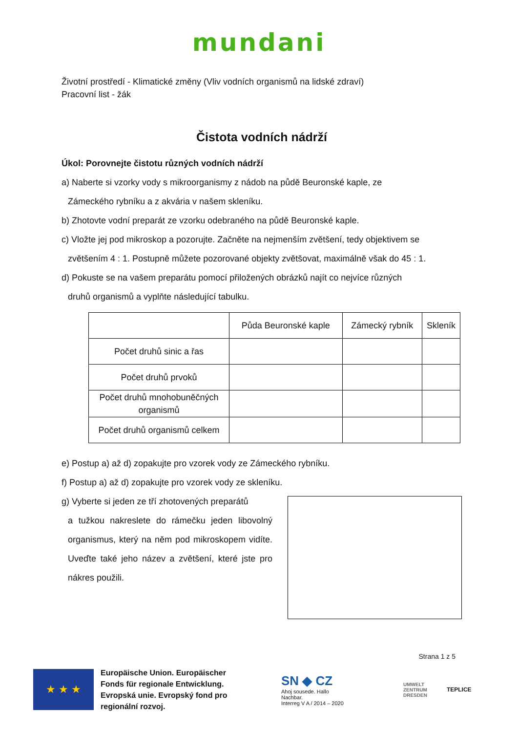mundani
Životní prostředí - Klimatické změny (Vliv vodních organismů na lidské zdraví)
Pracovní list - žák
Čistota vodních nádrží
Úkol: Porovnejte čistotu různých vodních nádrží
a) Naberte si vzorky vody s mikroorganismy z nádob na půdě Beuronské kaple, ze
Zámeckého rybníku a z akvária v našem skleníku.
b) Zhotovte vodní preparát ze vzorku odebraného na půdě Beuronské kaple.
c) Vložte jej pod mikroskop a pozorujte. Začněte na nejmenším zvětšení, tedy objektivem se
zvětšením 4 : 1. Postupně můžete pozorované objekty zvětšovat, maximálně však do 45 : 1.
d) Pokuste se na vašem preparátu pomocí přiložených obrázků najít co nejvíce různých
druhů organismů a vyplňte následující tabulku.
| | Půda Beuronské kaple | Zámecký rybník | Skleník |
| Počet druhů sinic a řas | | | |
| Počet druhů prvoků | | | |
| Počet druhů mnohobuněčných organismů | | | |
| Počet druhů organismů celkem | | | |
e) Postup a) až d) zopakujte pro vzorek vody ze Zámeckého rybníku.
f) Postup a) až d) zopakujte pro vzorek vody ze skleníku.
g) Vyberte si jeden ze tří zhotovených preparátů
a tužkou nakreslete do rámečku jeden libovolný organismus, který na něm pod mikroskopem vidíte. Uveďte také jeho název a zvětšení, které jste pro nákres použili.
Strana 1 z 5
★ ★ ★
Europäische Union. Europäischer Fonds für regionale Entwicklung. Evropská unie. Evropský fond pro regionální rozvoj.
SN ◆ CZ
Ahoj sousede. Hallo Nachbar.
Interreg V A / 2014 – 2020
UMWELT
ZENTRUM
DRESDEN
TEPLICE